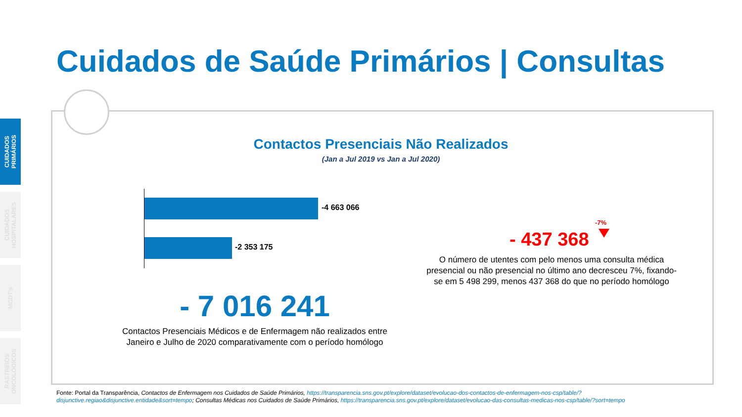CUIDADOS PRIMÁRIOS
CUIDADOS HOSPITALARES
MCDT's
RASTREIOS ONCOLÓGICOS
Cuidados de Saúde Primários | Consultas
Contactos Presenciais Não Realizados
(Jan a Jul 2019 vs Jan a Jul 2020)
-4 663 066
-2 353 175
- 7 016 241
Contactos Presenciais Médicos e de Enfermagem não realizados entre Janeiro e Julho de 2020 comparativamente com o período homólogo
-7%
- 437 368
O número de utentes com pelo menos uma consulta médica presencial ou não presencial no último ano decresceu 7%, fixando-se em 5 498 299, menos 437 368 do que no período homólogo
Fonte: Portal da Transparência, Contactos de Enfermagem nos Cuidados de Saúde Primários, https://transparencia.sns.gov.pt/explore/dataset/evolucao-dos-contactos-de-enfermagem-nos-csp/table/?disjunctive.regiao&disjunctive.entidade&sort=tempo; Consultas Médicas nos Cuidados de Saúde Primários, https://transparencia.sns.gov.pt/explore/dataset/evolucao-das-consultas-medicas-nos-csp/table/?sort=tempo